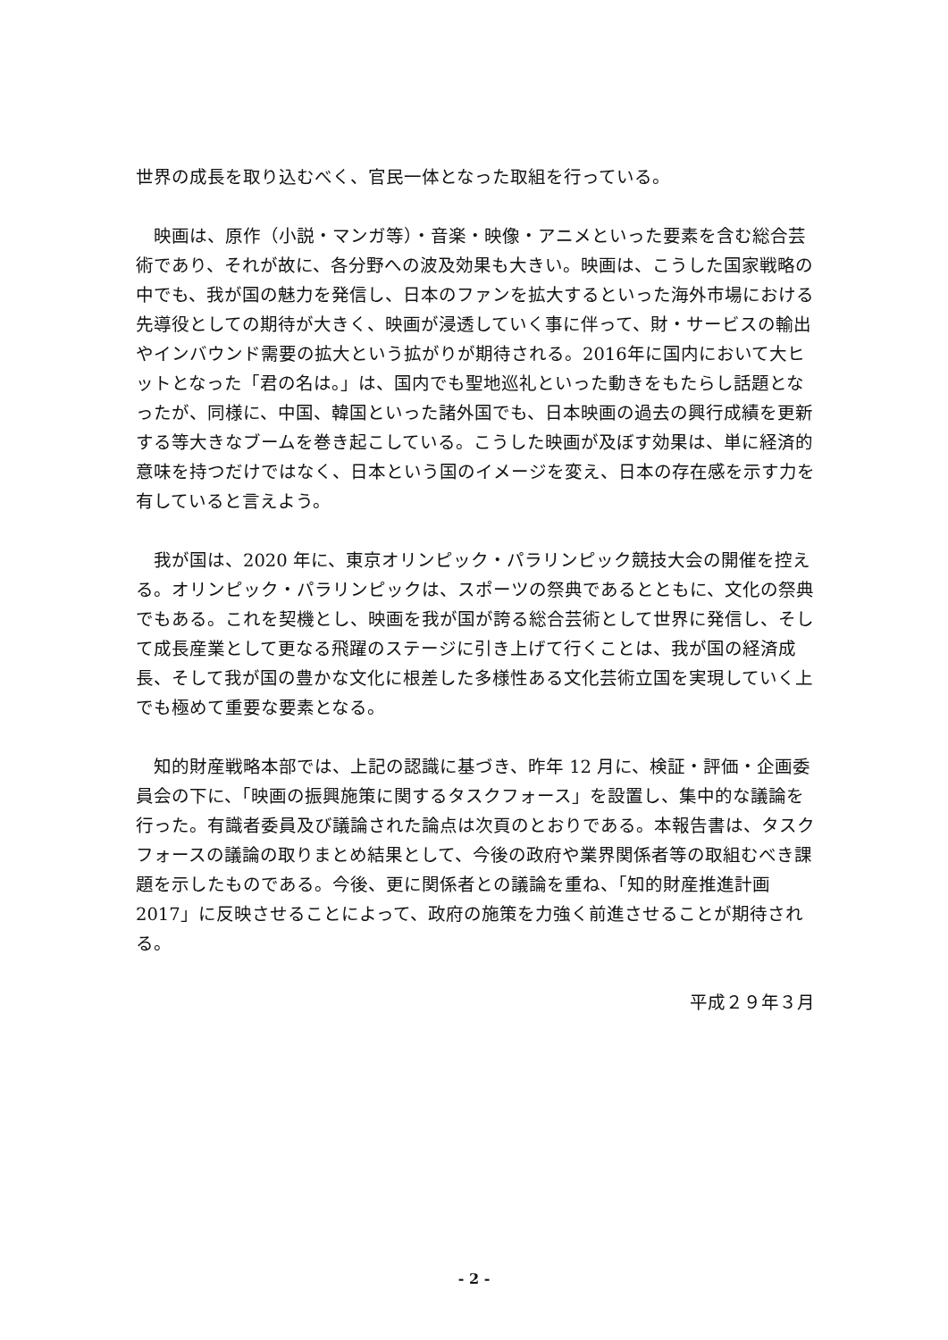世界の成長を取り込むべく、官民一体となった取組を行っている。
　映画は、原作（小説・マンガ等）・音楽・映像・アニメといった要素を含む総合芸術であり、それが故に、各分野への波及効果も大きい。映画は、こうした国家戦略の中でも、我が国の魅力を発信し、日本のファンを拡大するといった海外市場における先導役としての期待が大きく、映画が浸透していく事に伴って、財・サービスの輸出やインバウンド需要の拡大という拡がりが期待される。2016年に国内において大ヒットとなった「君の名は。」は、国内でも聖地巡礼といった動きをもたらし話題となったが、同様に、中国、韓国といった諸外国でも、日本映画の過去の興行成績を更新する等大きなブームを巻き起こしている。こうした映画が及ぼす効果は、単に経済的意味を持つだけではなく、日本という国のイメージを変え、日本の存在感を示す力を有していると言えよう。
　我が国は、2020 年に、東京オリンピック・パラリンピック競技大会の開催を控える。オリンピック・パラリンピックは、スポーツの祭典であるとともに、文化の祭典でもある。これを契機とし、映画を我が国が誇る総合芸術として世界に発信し、そして成長産業として更なる飛躍のステージに引き上げて行くことは、我が国の経済成長、そして我が国の豊かな文化に根差した多様性ある文化芸術立国を実現していく上でも極めて重要な要素となる。
　知的財産戦略本部では、上記の認識に基づき、昨年 12 月に、検証・評価・企画委員会の下に、「映画の振興施策に関するタスクフォース」を設置し、集中的な議論を行った。有識者委員及び議論された論点は次頁のとおりである。本報告書は、タスクフォースの議論の取りまとめ結果として、今後の政府や業界関係者等の取組むべき課題を示したものである。今後、更に関係者との議論を重ね、「知的財産推進計画 2017」に反映させることによって、政府の施策を力強く前進させることが期待される。
平成２９年３月
- 2 -